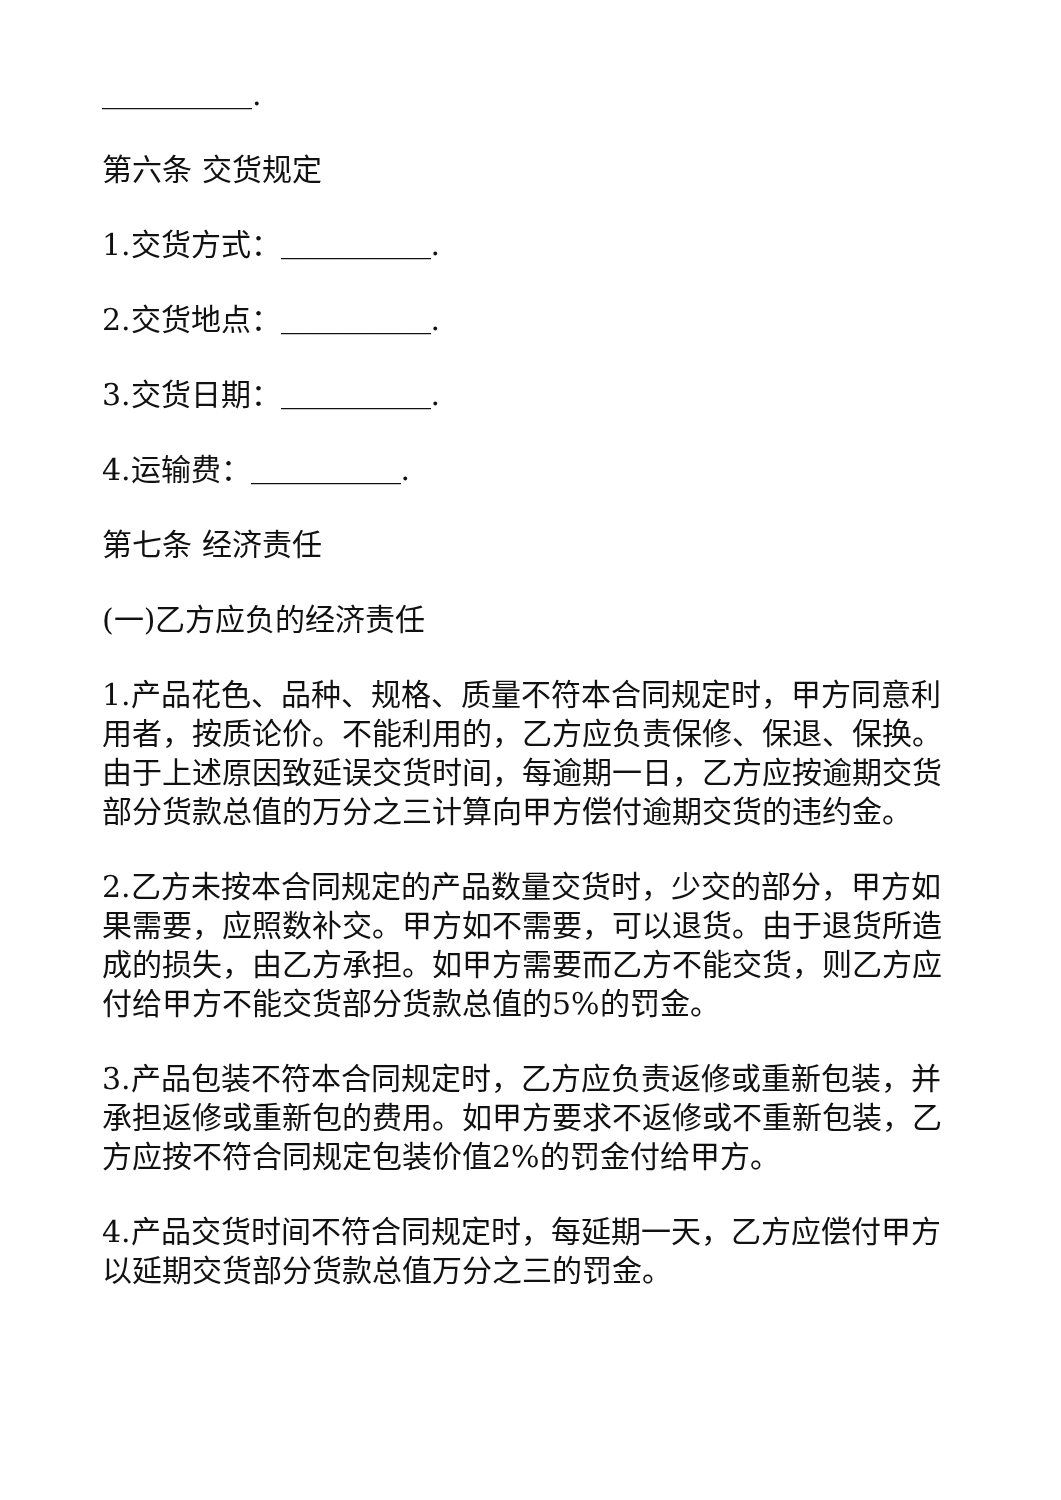＿＿＿＿＿.
第六条 交货规定
1.交货方式：＿＿＿＿＿.
2.交货地点：＿＿＿＿＿.
3.交货日期：＿＿＿＿＿.
4.运输费：＿＿＿＿＿.
第七条 经济责任
(一)乙方应负的经济责任
1.产品花色、品种、规格、质量不符本合同规定时，甲方同意利用者，按质论价。不能利用的，乙方应负责保修、保退、保换。由于上述原因致延误交货时间，每逾期一日，乙方应按逾期交货部分货款总值的万分之三计算向甲方偿付逾期交货的违约金。
2.乙方未按本合同规定的产品数量交货时，少交的部分，甲方如果需要，应照数补交。甲方如不需要，可以退货。由于退货所造成的损失，由乙方承担。如甲方需要而乙方不能交货，则乙方应付给甲方不能交货部分货款总值的5%的罚金。
3.产品包装不符本合同规定时，乙方应负责返修或重新包装，并承担返修或重新包的费用。如甲方要求不返修或不重新包装，乙方应按不符合同规定包装价值2%的罚金付给甲方。
4.产品交货时间不符合同规定时，每延期一天，乙方应偿付甲方以延期交货部分货款总值万分之三的罚金。